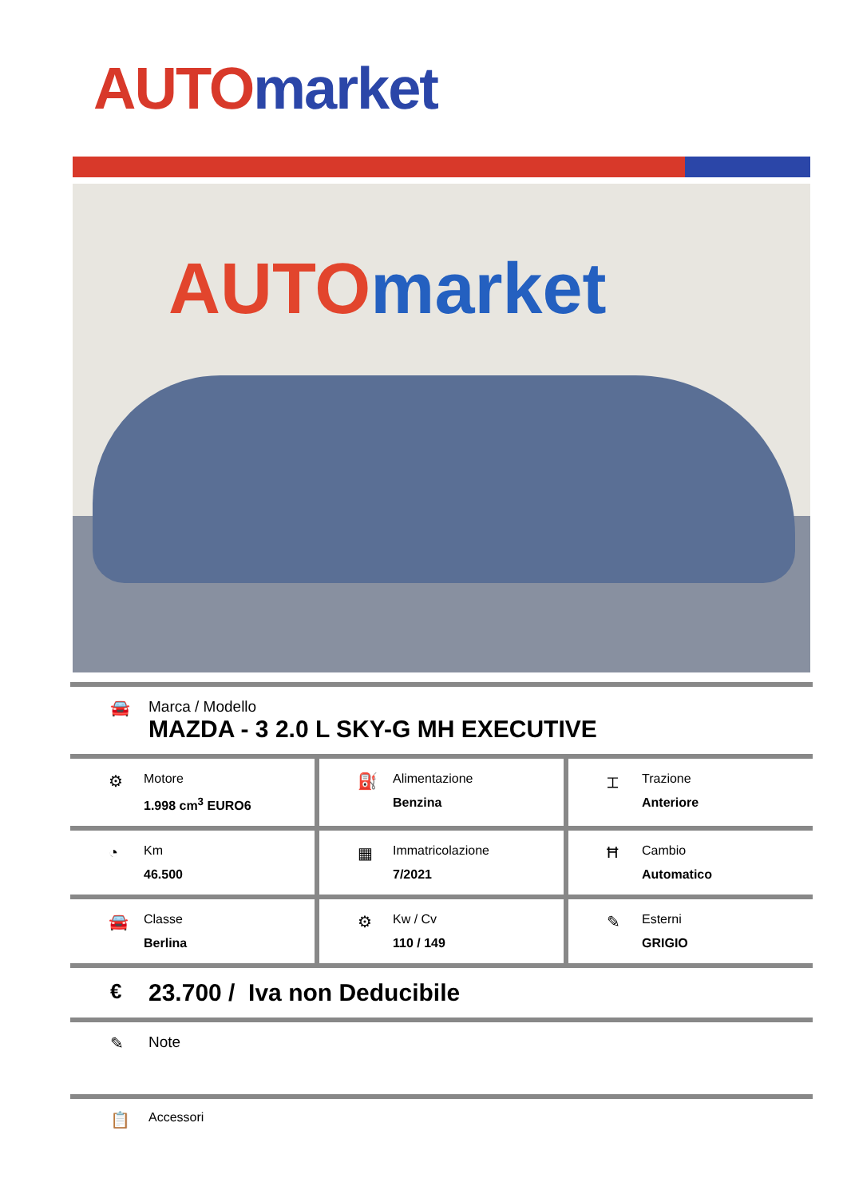AUTO market
AUTO market
🚘 Marca / Modello
MAZDA - 3 2.0 L SKY-G MH EXECUTIVE
⚙
Motore
1.998 cm<sup>3</sup> EURO6
⛽
Alimentazione
Benzina
⌶
Trazione
Anteriore
◔
Km
46.500
▦
Immatricolazione
7/2021
Ħ
Cambio
Automatico
🚘
Classe
Berlina
⚙
Kw / Cv
110 / 149
✎
Esterni
GRIGIO
€
23.700 / Iva non Deducibile
✎ Note
📋
Accessori